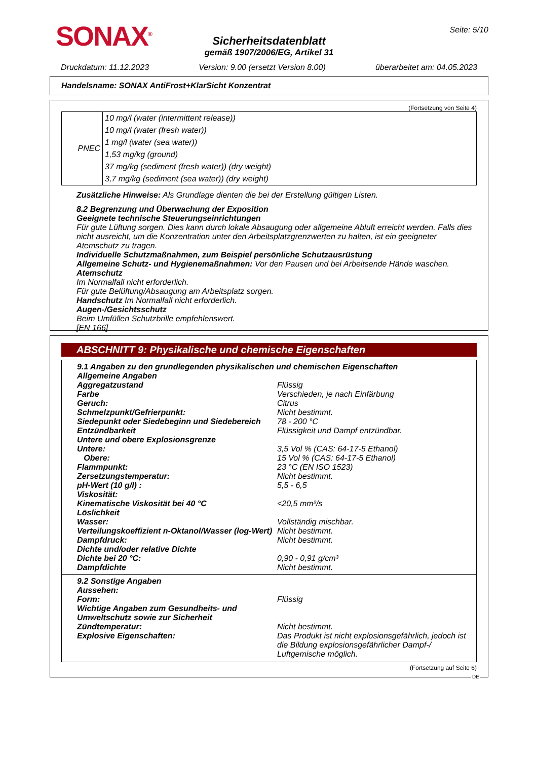SONAX<sup>®</sup> Seite: 5/10
Sicherheitsdatenblatt
gemäß 1907/2006/EG, Artikel 31
Druckdatum: 11.12.2023 Version: 9.00 (ersetzt Version 8.00) überarbeitet am: 04.05.2023
Handelsname: SONAX AntiFrost+KlarSicht Konzentrat
(Fortsetzung von Seite 4)
| PNEC | 10 mg/l (water (intermittent release)) |
| | 10 mg/l (water (fresh water)) |
| | 1 mg/l (water (sea water)) |
| | 1,53 mg/kg (ground) |
| | 37 mg/kg (sediment (fresh water)) (dry weight) |
| | 3,7 mg/kg (sediment (sea water)) (dry weight) |
Zusätzliche Hinweise: Als Grundlage dienten die bei der Erstellung gültigen Listen.
8.2 Begrenzung und Überwachung der Exposition
Geeignete technische Steuerungseinrichtungen
Für gute Lüftung sorgen. Dies kann durch lokale Absaugung oder allgemeine Abluft erreicht werden. Falls dies nicht ausreicht, um die Konzentration unter den Arbeitsplatzgrenzwerten zu halten, ist ein geeigneter Atemschutz zu tragen.
Individuelle Schutzmaßnahmen, zum Beispiel persönliche Schutzausrüstung
Allgemeine Schutz- und Hygienemaßnahmen: Vor den Pausen und bei Arbeitsende Hände waschen.
Atemschutz
Im Normalfall nicht erforderlich.
Für gute Belüftung/Absaugung am Arbeitsplatz sorgen.
Handschutz Im Normalfall nicht erforderlich.
Augen-/Gesichtsschutz
Beim Umfüllen Schutzbrille empfehlenswert.
[EN 166]
ABSCHNITT 9: Physikalische und chemische Eigenschaften
| 9.1 Angaben zu den grundlegenden physikalischen und chemischen Eigenschaften | |
| Allgemeine Angaben | |
| Aggregatzustand | Flüssig |
| Farbe | Verschieden, je nach Einfärbung |
| Geruch: | Citrus |
| Schmelzpunkt/Gefrierpunkt: | Nicht bestimmt. |
| Siedepunkt oder Siedebeginn und Siedebereich | 78 - 200 °C |
| Entzündbarkeit | Flüssigkeit und Dampf entzündbar. |
| Untere und obere Explosionsgrenze | |
| Untere: | 3,5 Vol % (CAS: 64-17-5 Ethanol) |
| Obere: | 15 Vol % (CAS: 64-17-5 Ethanol) |
| Flammpunkt: | 23 °C (EN ISO 1523) |
| Zersetzungstemperatur: | Nicht bestimmt. |
| pH-Wert (10 g/l) : | 5,5 - 6,5 |
| Viskosität: | |
| Kinematische Viskosität bei 40 °C | <20,5 mm²/s |
| Löslichkeit | |
| Wasser: | Vollständig mischbar. |
| Verteilungskoeffizient n-Oktanol/Wasser (log-Wert) | Nicht bestimmt. |
| Dampfdruck: | Nicht bestimmt. |
| Dichte und/oder relative Dichte | |
| Dichte bei 20 °C: | 0,90 - 0,91 g/cm³ |
| Dampfdichte | Nicht bestimmt. |
| 9.2 Sonstige Angaben | |
| Aussehen: | |
| Form: | Flüssig |
| Wichtige Angaben zum Gesundheits- und Umweltschutz sowie zur Sicherheit | |
| Zündtemperatur: | Nicht bestimmt. |
| Explosive Eigenschaften: | Das Produkt ist nicht explosionsgefährlich, jedoch ist die Bildung explosionsgefährlicher Dampf-/ Luftgemische möglich. |
(Fortsetzung auf Seite 6)
DE